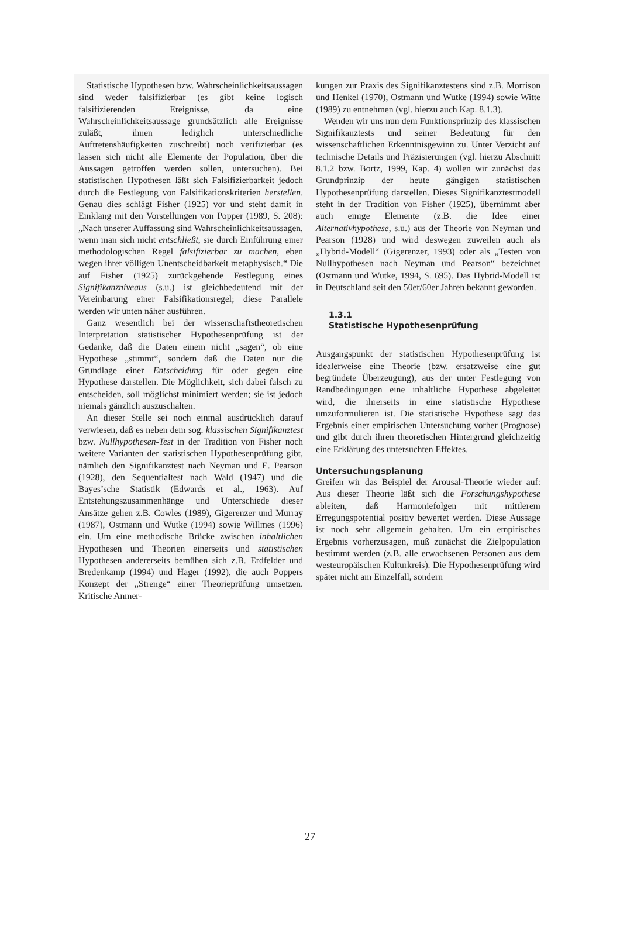Statistische Hypothesen bzw. Wahrscheinlichkeitsaussagen sind weder falsifizierbar (es gibt keine logisch falsifizierenden Ereignisse, da eine Wahrscheinlichkeitsaussage grundsätzlich alle Ereignisse zuläßt, ihnen lediglich unterschiedliche Auftretenshäufigkeiten zuschreibt) noch verifizierbar (es lassen sich nicht alle Elemente der Population, über die Aussagen getroffen werden sollen, untersuchen). Bei statistischen Hypothesen läßt sich Falsifizierbarkeit jedoch durch die Festlegung von Falsifikationskriterien herstellen. Genau dies schlägt Fisher (1925) vor und steht damit in Einklang mit den Vorstellungen von Popper (1989, S. 208): „Nach unserer Auffassung sind Wahrscheinlichkeitsaussagen, wenn man sich nicht entschließt, sie durch Einführung einer methodologischen Regel falsifizierbar zu machen, eben wegen ihrer völligen Unentscheidbarkeit metaphysisch.“ Die auf Fisher (1925) zurückgehende Festlegung eines Signifikanzniveaus (s.u.) ist gleichbedeutend mit der Vereinbarung einer Falsifikationsregel; diese Parallele werden wir unten näher ausführen.
Ganz wesentlich bei der wissenschaftstheoretischen Interpretation statistischer Hypothesenprüfung ist der Gedanke, daß die Daten einem nicht „sagen“, ob eine Hypothese „stimmt“, sondern daß die Daten nur die Grundlage einer Entscheidung für oder gegen eine Hypothese darstellen. Die Möglichkeit, sich dabei falsch zu entscheiden, soll möglichst minimiert werden; sie ist jedoch niemals gänzlich auszuschalten.
An dieser Stelle sei noch einmal ausdrücklich darauf verwiesen, daß es neben dem sog. klassischen Signifikanztest bzw. Nullhypothesen-Test in der Tradition von Fisher noch weitere Varianten der statistischen Hypothesenprüfung gibt, nämlich den Signifikanztest nach Neyman und E. Pearson (1928), den Sequentialtest nach Wald (1947) und die Bayes’sche Statistik (Edwards et al., 1963). Auf Entstehungszusammenhänge und Unterschiede dieser Ansätze gehen z.B. Cowles (1989), Gigerenzer und Murray (1987), Ostmann und Wutke (1994) sowie Willmes (1996) ein. Um eine methodische Brücke zwischen inhaltlichen Hypothesen und Theorien einerseits und statistischen Hypothesen andererseits bemühen sich z.B. Erdfelder und Bredenkamp (1994) und Hager (1992), die auch Poppers Konzept der „Strenge“ einer Theorieprüfung umsetzen. Kritische Anmer-
kungen zur Praxis des Signifikanztestens sind z.B. Morrison und Henkel (1970), Ostmann und Wutke (1994) sowie Witte (1989) zu entnehmen (vgl. hierzu auch Kap. 8.1.3).
Wenden wir uns nun dem Funktionsprinzip des klassischen Signifikanztests und seiner Bedeutung für den wissenschaftlichen Erkenntnisgewinn zu. Unter Verzicht auf technische Details und Präzisierungen (vgl. hierzu Abschnitt 8.1.2 bzw. Bortz, 1999, Kap. 4) wollen wir zunächst das Grundprinzip der heute gängigen statistischen Hypothesenprüfung darstellen. Dieses Signifikanztestmodell steht in der Tradition von Fisher (1925), übernimmt aber auch einige Elemente (z.B. die Idee einer Alternativhypothese, s.u.) aus der Theorie von Neyman und Pearson (1928) und wird deswegen zuweilen auch als „Hybrid-Modell“ (Gigerenzer, 1993) oder als „Testen von Nullhypothesen nach Neyman und Pearson“ bezeichnet (Ostmann und Wutke, 1994, S. 695). Das Hybrid-Modell ist in Deutschland seit den 50er/60er Jahren bekannt geworden.
1.3.1
Statistische Hypothesenprüfung
Ausgangspunkt der statistischen Hypothesenprüfung ist idealerweise eine Theorie (bzw. ersatzweise eine gut begründete Überzeugung), aus der unter Festlegung von Randbedingungen eine inhaltliche Hypothese abgeleitet wird, die ihrerseits in eine statistische Hypothese umzuformulieren ist. Die statistische Hypothese sagt das Ergebnis einer empirischen Untersuchung vorher (Prognose) und gibt durch ihren theoretischen Hintergrund gleichzeitig eine Erklärung des untersuchten Effektes.
Untersuchungsplanung
Greifen wir das Beispiel der Arousal-Theorie wieder auf: Aus dieser Theorie läßt sich die Forschungshypothese ableiten, daß Harmoniefolgen mit mittlerem Erregungspotential positiv bewertet werden. Diese Aussage ist noch sehr allgemein gehalten. Um ein empirisches Ergebnis vorherzusagen, muß zunächst die Zielpopulation bestimmt werden (z.B. alle erwachsenen Personen aus dem westeuropäischen Kulturkreis). Die Hypothesenprüfung wird später nicht am Einzelfall, sondern
27